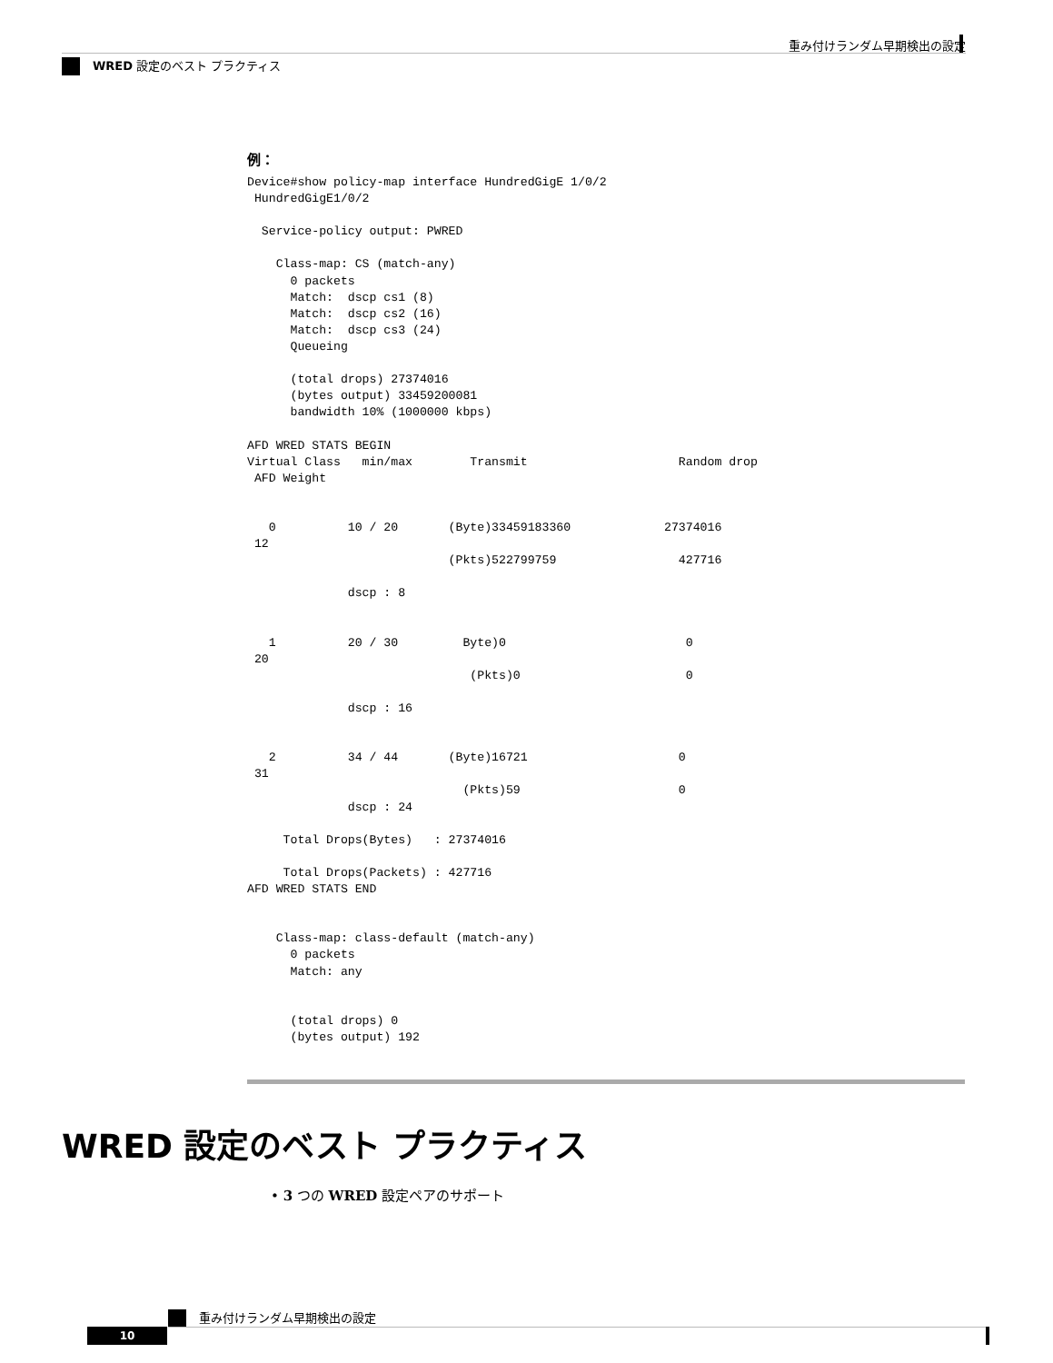重み付けランダム早期検出の設定
WRED 設定のベスト プラクティス
例：
Device#show policy-map interface HundredGigE 1/0/2
 HundredGigE1/0/2

  Service-policy output: PWRED

    Class-map: CS (match-any)
      0 packets
      Match:  dscp cs1 (8)
      Match:  dscp cs2 (16)
      Match:  dscp cs3 (24)
      Queueing

      (total drops) 27374016
      (bytes output) 33459200081
      bandwidth 10% (1000000 kbps)

AFD WRED STATS BEGIN
Virtual Class   min/max        Transmit                     Random drop
 AFD Weight


   0          10 / 20       (Byte)33459183360             27374016
 12
                            (Pkts)522799759                 427716

              dscp : 8


   1          20 / 30         Byte)0                         0
 20
                               (Pkts)0                       0

              dscp : 16


   2          34 / 44       (Byte)16721                     0
 31
                              (Pkts)59                      0
              dscp : 24

     Total Drops(Bytes)   : 27374016

     Total Drops(Packets) : 427716
AFD WRED STATS END


    Class-map: class-default (match-any)
      0 packets
      Match: any


      (total drops) 0
      (bytes output) 192
WRED 設定のベスト プラクティス
• 3 つの WRED 設定ペアのサポート
重み付けランダム早期検出の設定
10